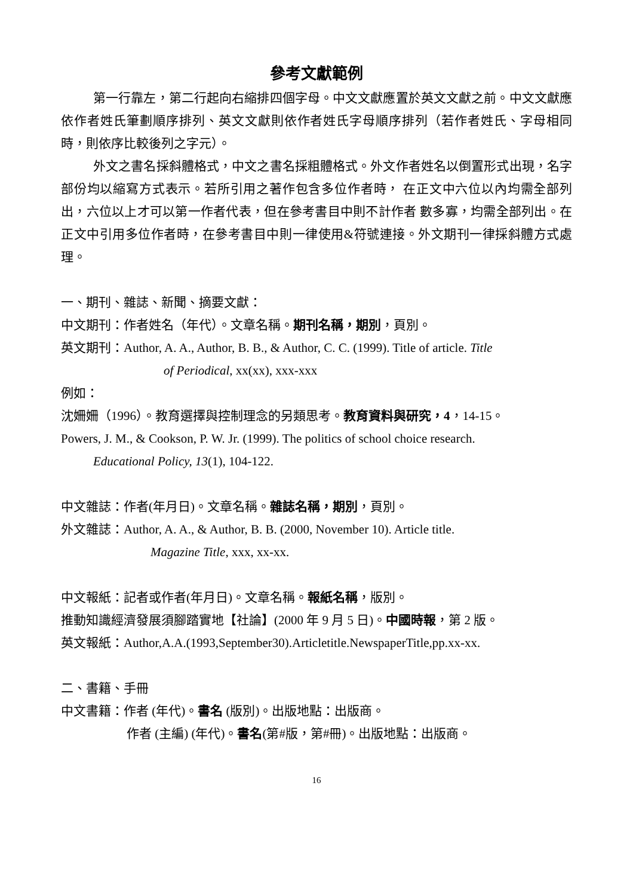參考文獻範例
第一行靠左，第二行起向右縮排四個字母。中文文獻應置於英文文獻之前。中文文獻應依作者姓氏筆劃順序排列、英文文獻則依作者姓氏字母順序排列（若作者姓氏、字母相同時，則依序比較後列之字元）。
外文之書名採斜體格式，中文之書名採粗體格式。外文作者姓名以倒置形式出現，名字部份均以縮寫方式表示。若所引用之著作包含多位作者時， 在正文中六位以內均需全部列出，六位以上才可以第一作者代表，但在參考書目中則不計作者 數多寡，均需全部列出。在正文中引用多位作者時，在參考書目中則一律使用&符號連接。外文期刊一律採斜體方式處理。
一、期刊、雜誌、新聞、摘要文獻：
中文期刊：作者姓名（年代）。文章名稱。期刊名稱，期別，頁別。
英文期刊：Author, A. A., Author, B. B., & Author, C. C. (1999). Title of article. Title
of Periodical, xx(xx), xxx-xxx
例如：
沈姍姍（1996）。教育選擇與控制理念的另類思考。教育資料與研究，4，14-15。
Powers, J. M., & Cookson, P. W. Jr. (1999). The politics of school choice research.
Educational Policy, 13(1), 104-122.
中文雜誌：作者(年月日)。文章名稱。雜誌名稱，期別，頁別。
外文雜誌：Author, A. A., & Author, B. B. (2000, November 10). Article title.
Magazine Title, xxx, xx-xx.
中文報紙：記者或作者(年月日)。文章名稱。報紙名稱，版別。
推動知識經濟發展須腳踏實地【社論】(2000 年 9 月 5 日)。中國時報，第 2 版。
英文報紙：Author,A.A.(1993,September30).Articletitle.NewspaperTitle,pp.xx-xx.
二、書籍、手冊
中文書籍：作者 (年代)。書名 (版別)。出版地點：出版商。
作者 (主編) (年代)。書名(第#版，第#冊)。出版地點：出版商。
16